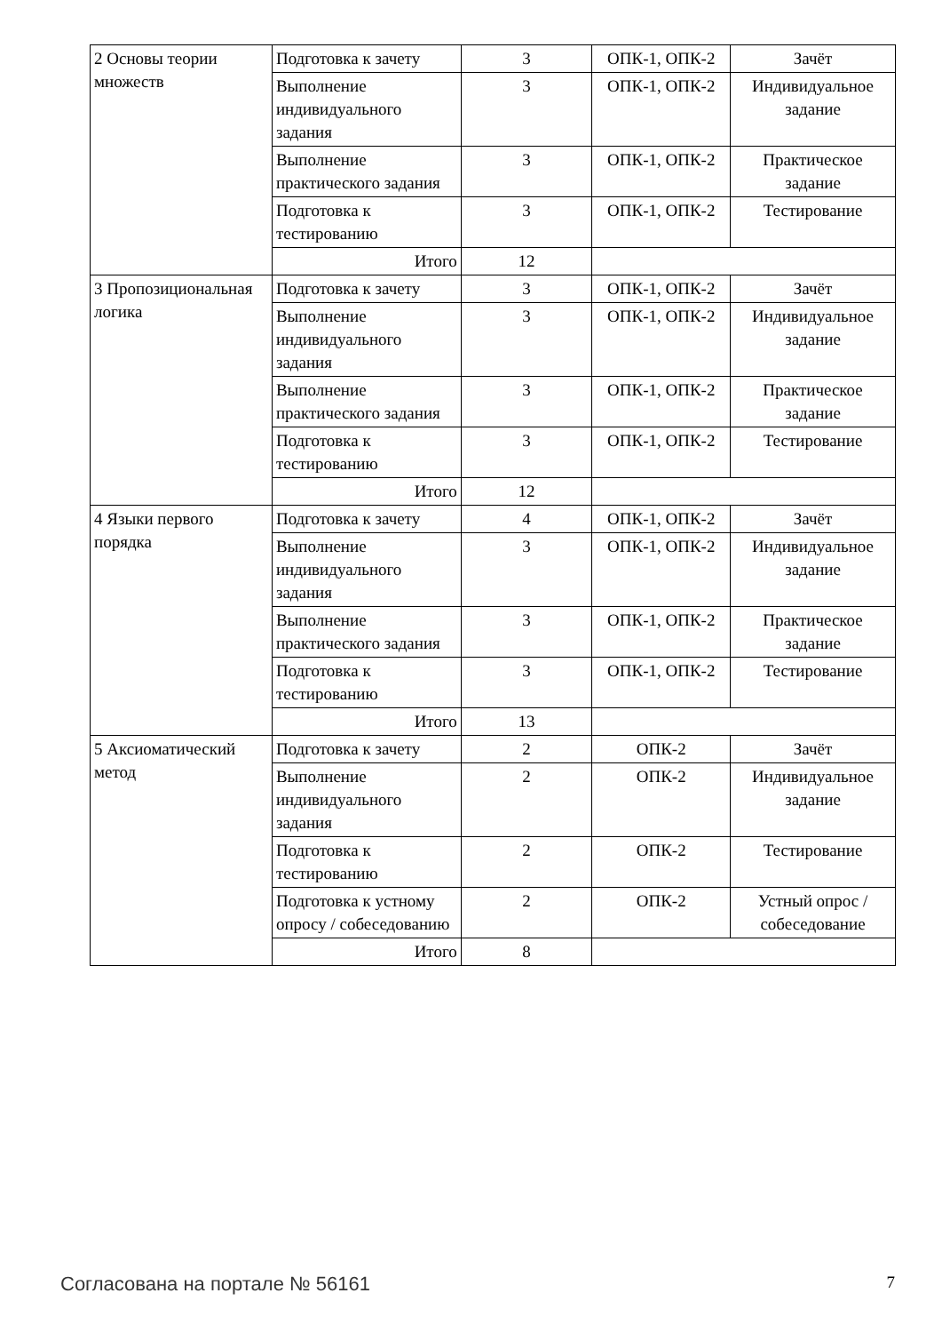| 2 Основы теории множеств | Подготовка к зачету | 3 | ОПК-1, ОПК-2 | Зачёт |
| | Выполнение индивидуального задания | 3 | ОПК-1, ОПК-2 | Индивидуальное задание |
| | Выполнение практического задания | 3 | ОПК-1, ОПК-2 | Практическое задание |
| | Подготовка к тестированию | 3 | ОПК-1, ОПК-2 | Тестирование |
| | Итого | 12 | | |
| 3 Пропозициональная логика | Подготовка к зачету | 3 | ОПК-1, ОПК-2 | Зачёт |
| | Выполнение индивидуального задания | 3 | ОПК-1, ОПК-2 | Индивидуальное задание |
| | Выполнение практического задания | 3 | ОПК-1, ОПК-2 | Практическое задание |
| | Подготовка к тестированию | 3 | ОПК-1, ОПК-2 | Тестирование |
| | Итого | 12 | | |
| 4 Языки первого порядка | Подготовка к зачету | 4 | ОПК-1, ОПК-2 | Зачёт |
| | Выполнение индивидуального задания | 3 | ОПК-1, ОПК-2 | Индивидуальное задание |
| | Выполнение практического задания | 3 | ОПК-1, ОПК-2 | Практическое задание |
| | Подготовка к тестированию | 3 | ОПК-1, ОПК-2 | Тестирование |
| | Итого | 13 | | |
| 5 Аксиоматический метод | Подготовка к зачету | 2 | ОПК-2 | Зачёт |
| | Выполнение индивидуального задания | 2 | ОПК-2 | Индивидуальное задание |
| | Подготовка к тестированию | 2 | ОПК-2 | Тестирование |
| | Подготовка к устному опросу / собеседованию | 2 | ОПК-2 | Устный опрос / собеседование |
| | Итого | 8 | | |
Согласована на портале № 56161 7